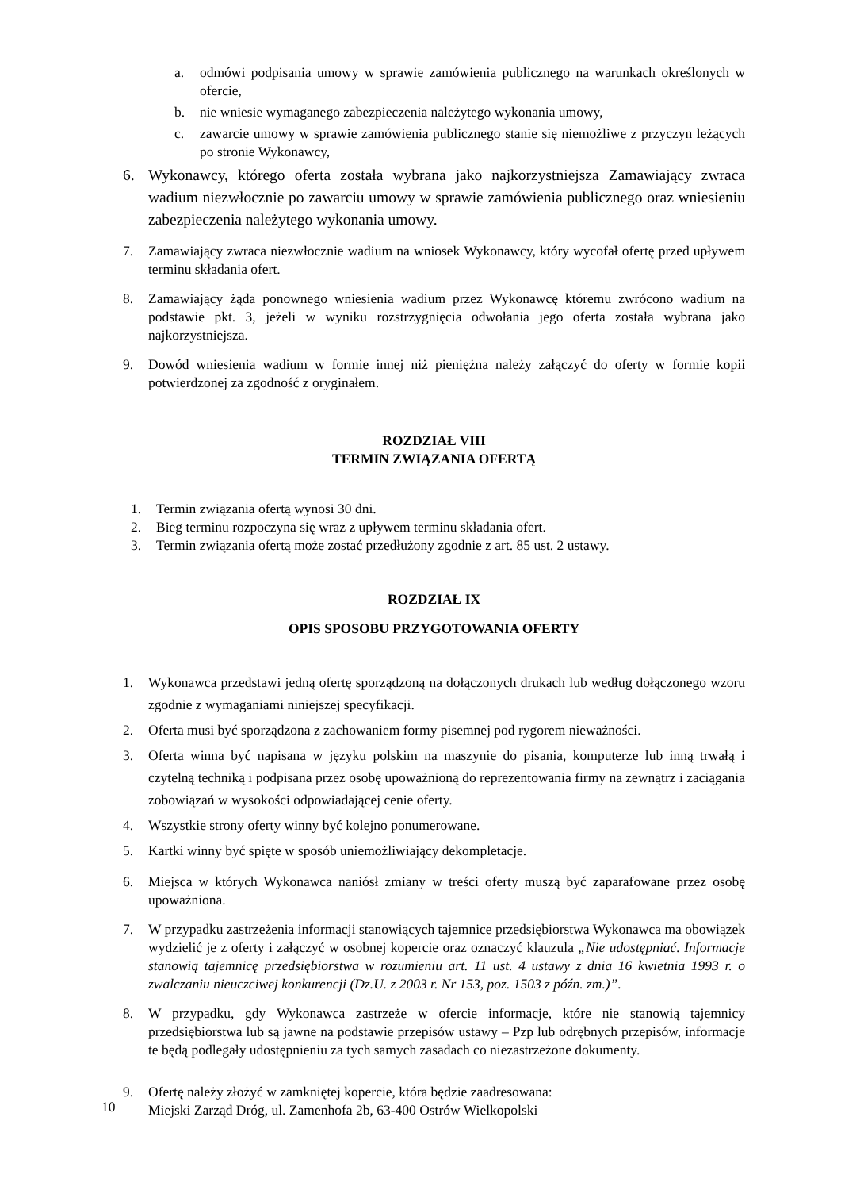a. odmówi podpisania umowy w sprawie zamówienia publicznego na warunkach określonych w ofercie,
b. nie wniesie wymaganego zabezpieczenia należytego wykonania umowy,
c. zawarcie umowy w sprawie zamówienia publicznego stanie się niemożliwe z przyczyn leżących po stronie Wykonawcy,
6. Wykonawcy, którego oferta została wybrana jako najkorzystniejsza Zamawiający zwraca wadium niezwłocznie po zawarciu umowy w sprawie zamówienia publicznego oraz wniesieniu zabezpieczenia należytego wykonania umowy.
7. Zamawiający zwraca niezwłocznie wadium na wniosek Wykonawcy, który wycofał ofertę przed upływem terminu składania ofert.
8. Zamawiający żąda ponownego wniesienia wadium przez Wykonawcę któremu zwrócono wadium na podstawie pkt. 3, jeżeli w wyniku rozstrzygnięcia odwołania jego oferta została wybrana jako najkorzystniejsza.
9. Dowód wniesienia wadium w formie innej niż pieniężna należy załączyć do oferty w formie kopii potwierdzonej za zgodność z oryginałem.
ROZDZIAŁ VIII
TERMIN ZWIĄZANIA OFERTĄ
1. Termin związania ofertą wynosi 30 dni.
2. Bieg terminu rozpoczyna się wraz z upływem terminu składania ofert.
3. Termin związania ofertą może zostać przedłużony zgodnie z art. 85 ust. 2 ustawy.
ROZDZIAŁ IX
OPIS SPOSOBU PRZYGOTOWANIA OFERTY
1. Wykonawca przedstawi jedną ofertę sporządzoną na dołączonych drukach lub według dołączonego wzoru zgodnie z wymaganiami niniejszej specyfikacji.
2. Oferta musi być sporządzona z zachowaniem formy pisemnej pod rygorem nieważności.
3. Oferta winna być napisana w języku polskim na maszynie do pisania, komputerze lub inną trwałą i czytelną techniką i podpisana przez osobę upoważnioną do reprezentowania firmy na zewnątrz i zaciągania zobowiązań w wysokości odpowiadającej cenie oferty.
4. Wszystkie strony oferty winny być kolejno ponumerowane.
5. Kartki winny być spięte w sposób uniemożliwiający dekompletacje.
6. Miejsca w których Wykonawca naniósł zmiany w treści oferty muszą być zaparafowane przez osobę upoważniona.
7. W przypadku zastrzeżenia informacji stanowiących tajemnice przedsiębiorstwa Wykonawca ma obowiązek wydzielić je z oferty i załączyć w osobnej kopercie oraz oznaczyć klauzula „Nie udostępniać. Informacje stanowią tajemnicę przedsiębiorstwa w rozumieniu art. 11 ust. 4 ustawy z dnia 16 kwietnia 1993 r. o zwalczaniu nieuczciwej konkurencji (Dz.U. z 2003 r. Nr 153, poz. 1503 z późn. zm.)”.
8. W przypadku, gdy Wykonawca zastrzeże w ofercie informacje, które nie stanowią tajemnicy przedsiębiorstwa lub są jawne na podstawie przepisów ustawy – Pzp lub odrębnych przepisów, informacje te będą podlegały udostępnieniu za tych samych zasadach co niezastrzeżone dokumenty.
9. Ofertę należy złożyć w zamkniętej kopercie, która będzie zaadresowana:
Miejski Zarząd Dróg, ul. Zamenhofa 2b, 63-400 Ostrów Wielkopolski
10